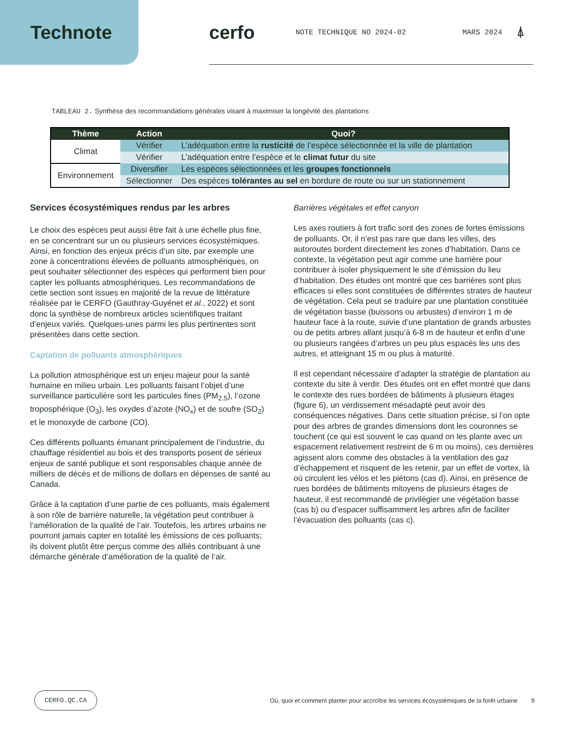Technote cerfo
NOTE TECHNIQUE NO 2024-02 MARS 2024 ⍋
TABLEAU 2. Synthèse des recommandations générales visant à maximiser la longévité des plantations
| Thème | Action | Quoi? |
| --- | --- | --- |
| Climat | Vérifier | L’adéquation entre la rusticité de l’espèce sélectionnée et la ville de plantation |
| | Vérifier | L’adéquation entre l’espèce et le climat futur du site |
| Environnement | Diversifier | Les espèces sélectionnées et les groupes fonctionnels |
| | Sélectionner | Des espèces tolérantes au sel en bordure de route ou sur un stationnement |
Services écosystémiques rendus par les arbres
Le choix des espèces peut aussi être fait à une échelle plus fine, en se concentrant sur un ou plusieurs services écosystémiques. Ainsi, en fonction des enjeux précis d’un site, par exemple une zone à concentrations élevées de polluants atmosphériques, on peut souhaiter sélectionner des espèces qui performent bien pour capter les polluants atmosphériques. Les recommandations de cette section sont issues en majorité de la revue de littérature réalisée par le CERFO (Gauthray-Guyénet et al., 2022) et sont donc la synthèse de nombreux articles scientifiques traitant d’enjeux variés. Quelques-unes parmi les plus pertinentes sont présentées dans cette section.
Captation de polluants atmosphériques
La pollution atmosphérique est un enjeu majeur pour la santé humaine en milieu urbain. Les polluants faisant l’objet d’une surveillance particulière sont les particules fines (PM<sub>2.5</sub>), l’ozone troposphérique (O<sub>3</sub>), les oxydes d’azote (NO<sub>x</sub>) et de soufre (SO<sub>2</sub>) et le monoxyde de carbone (CO).
Ces différents polluants émanant principalement de l’industrie, du chauffage résidentiel au bois et des transports posent de sérieux enjeux de santé publique et sont responsables chaque année de milliers de décès et de millions de dollars en dépenses de santé au Canada.
Grâce à la captation d’une partie de ces polluants, mais également à son rôle de barrière naturelle, la végétation peut contribuer à l’amélioration de la qualité de l’air. Toutefois, les arbres urbains ne pourront jamais capter en totalité les émissions de ces polluants; ils doivent plutôt être perçus comme des alliés contribuant à une démarche générale d’amélioration de la qualité de l’air.
Barrières végétales et effet canyon
Les axes routiers à fort trafic sont des zones de fortes émissions de polluants. Or, il n’est pas rare que dans les villes, des autoroutes bordent directement les zones d’habitation. Dans ce contexte, la végétation peut agir comme une barrière pour contribuer à isoler physiquement le site d’émission du lieu d’habitation. Des études ont montré que ces barrières sont plus efficaces si elles sont constituées de différentes strates de hauteur de végétation. Cela peut se traduire par une plantation constituée de végétation basse (buissons ou arbustes) d’environ 1 m de hauteur face à la route, suivie d’une plantation de grands arbustes ou de petits arbres allant jusqu’à 6-8 m de hauteur et enfin d’une ou plusieurs rangées d’arbres un peu plus espacés les uns des autres, et atteignant 15 m ou plus à maturité.
Il est cependant nécessaire d’adapter la stratégie de plantation au contexte du site à verdir. Des études ont en effet montré que dans le contexte des rues bordées de bâtiments à plusieurs étages (figure 6), un verdissement mésadapté peut avoir des conséquences négatives. Dans cette situation précise, si l’on opte pour des arbres de grandes dimensions dont les couronnes se touchent (ce qui est souvent le cas quand on les plante avec un espacement relativement restreint de 6 m ou moins), ces dernières agissent alors comme des obstacles à la ventilation des gaz d’échappement et risquent de les retenir, par un effet de vortex, là où circulent les vélos et les piétons (cas d). Ainsi, en présence de rues bordées de bâtiments mitoyens de plusieurs étages de hauteur, il est recommandé de privilégier une végétation basse (cas b) ou d’espacer suffisamment les arbres afin de faciliter l’évacuation des polluants (cas c).
CERFO.QC.CA Où, quoi et comment planter pour accroître les services écosystémiques de la forêt urbaine 9